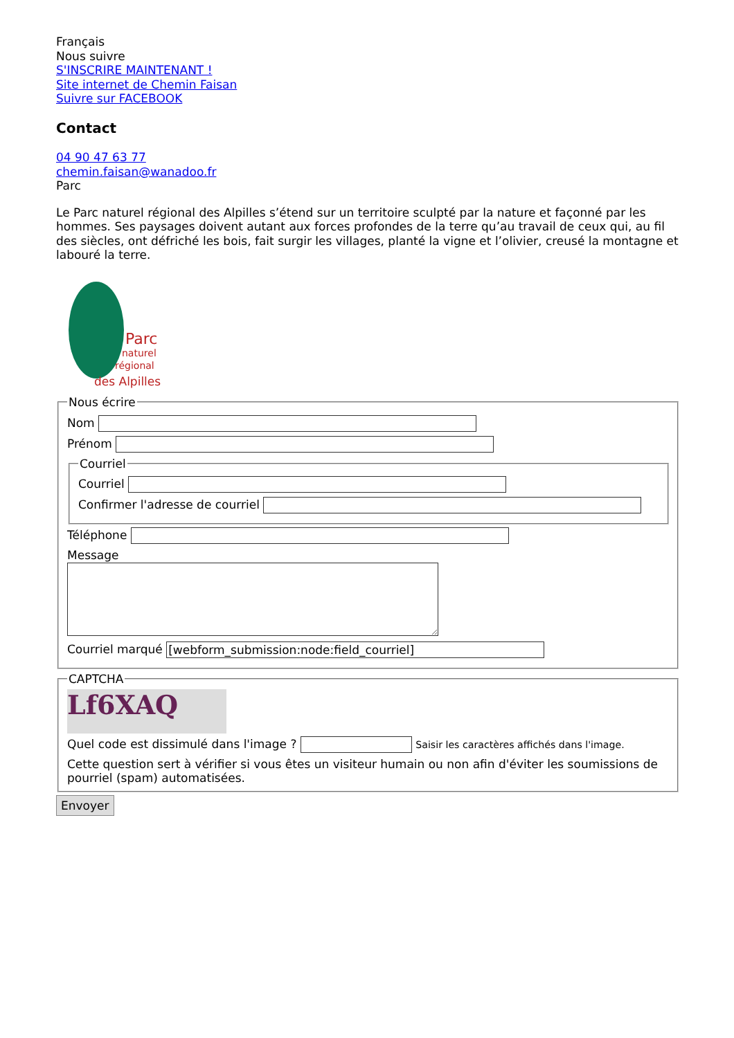Français
Nous suivre
S'INSCRIRE MAINTENANT !
Site internet de Chemin Faisan
Suivre sur FACEBOOK
Contact
04 90 47 63 77
chemin.faisan@wanadoo.fr
Parc
Le Parc naturel régional des Alpilles s’étend sur un territoire sculpté par la nature et façonné par les hommes. Ses paysages doivent autant aux forces profondes de la terre qu’au travail de ceux qui, au fil des siècles, ont défriché les bois, fait surgir les villages, planté la vigne et l’olivier, creusé la montagne et labouré la terre.
Parc
naturel
régional
des Alpilles
Nous écrire
Nom
Prénom
Courriel
Courriel
Confirmer l'adresse de courriel
Téléphone
Message
Courriel marqué
CAPTCHA
Lf6XAQ
Quel code est dissimulé dans l'image ? Saisir les caractères affichés dans l'image.
Cette question sert à vérifier si vous êtes un visiteur humain ou non afin d'éviter les soumissions de pourriel (spam) automatisées. Envoyer